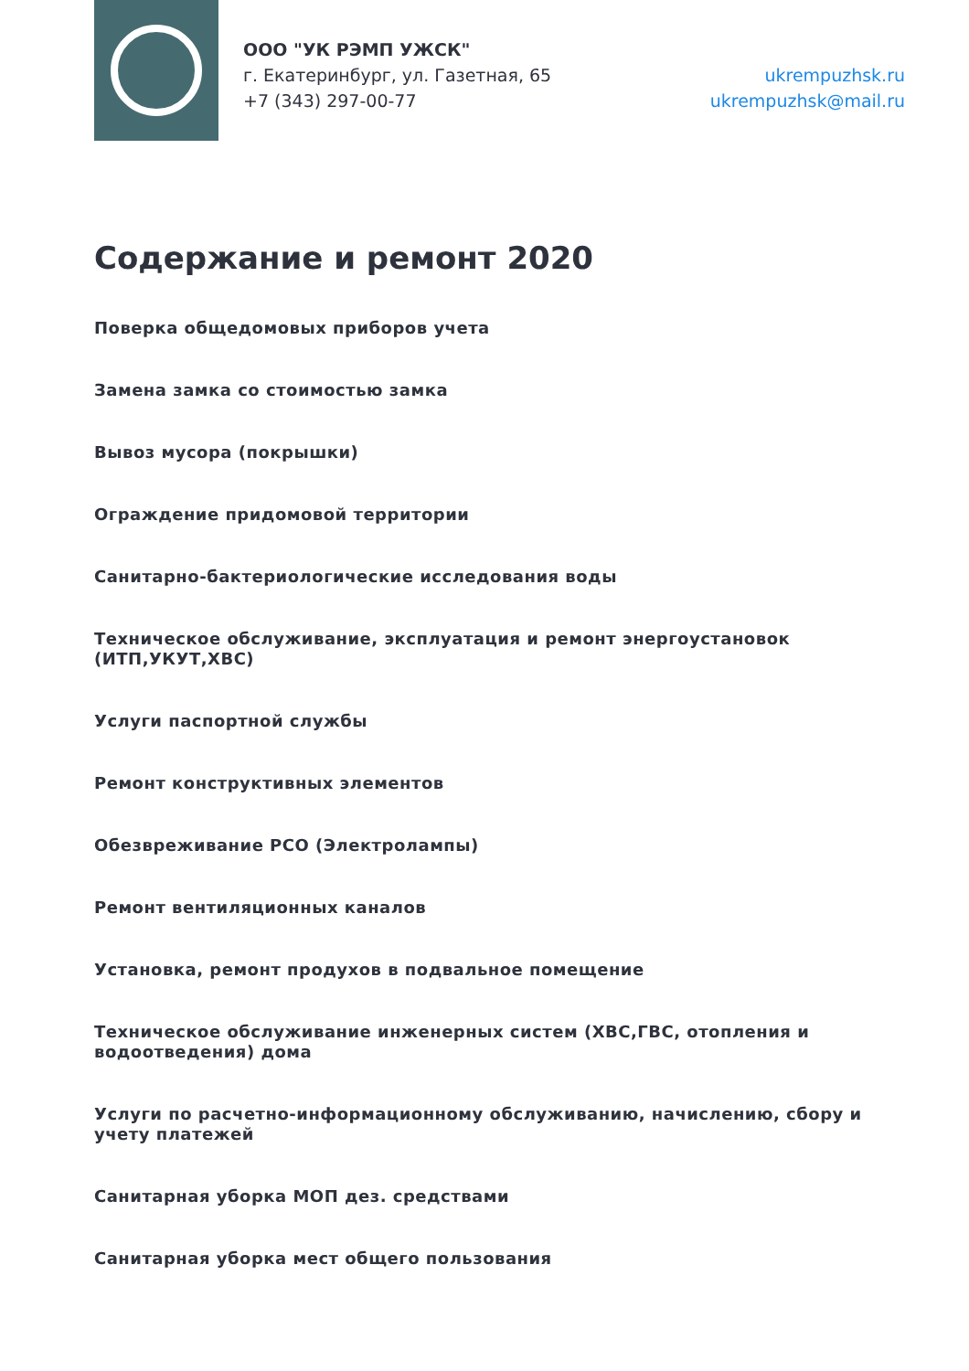ООО "УК РЭМП УЖСК"
г. Екатеринбург, ул. Газетная, 65
+7 (343) 297-00-77
ukrempuzhsk.ru
ukrempuzhsk@mail.ru
Содержание и ремонт 2020
Поверка общедомовых приборов учета
Замена замка со стоимостью замка
Вывоз мусора (покрышки)
Ограждение придомовой территории
Санитарно-бактериологические исследования воды
Техническое обслуживание, эксплуатация и ремонт энергоустановок (ИТП,УКУТ,ХВС)
Услуги паспортной службы
Ремонт конструктивных элементов
Обезвреживание РСО (Электролампы)
Ремонт вентиляционных каналов
Установка, ремонт продухов в подвальное помещение
Техническое обслуживание инженерных систем (ХВС,ГВС, отопления и водоотведения) дома
Услуги по расчетно-информационному обслуживанию, начислению, сбору и учету платежей
Санитарная уборка МОП дез. средствами
Санитарная уборка мест общего пользования